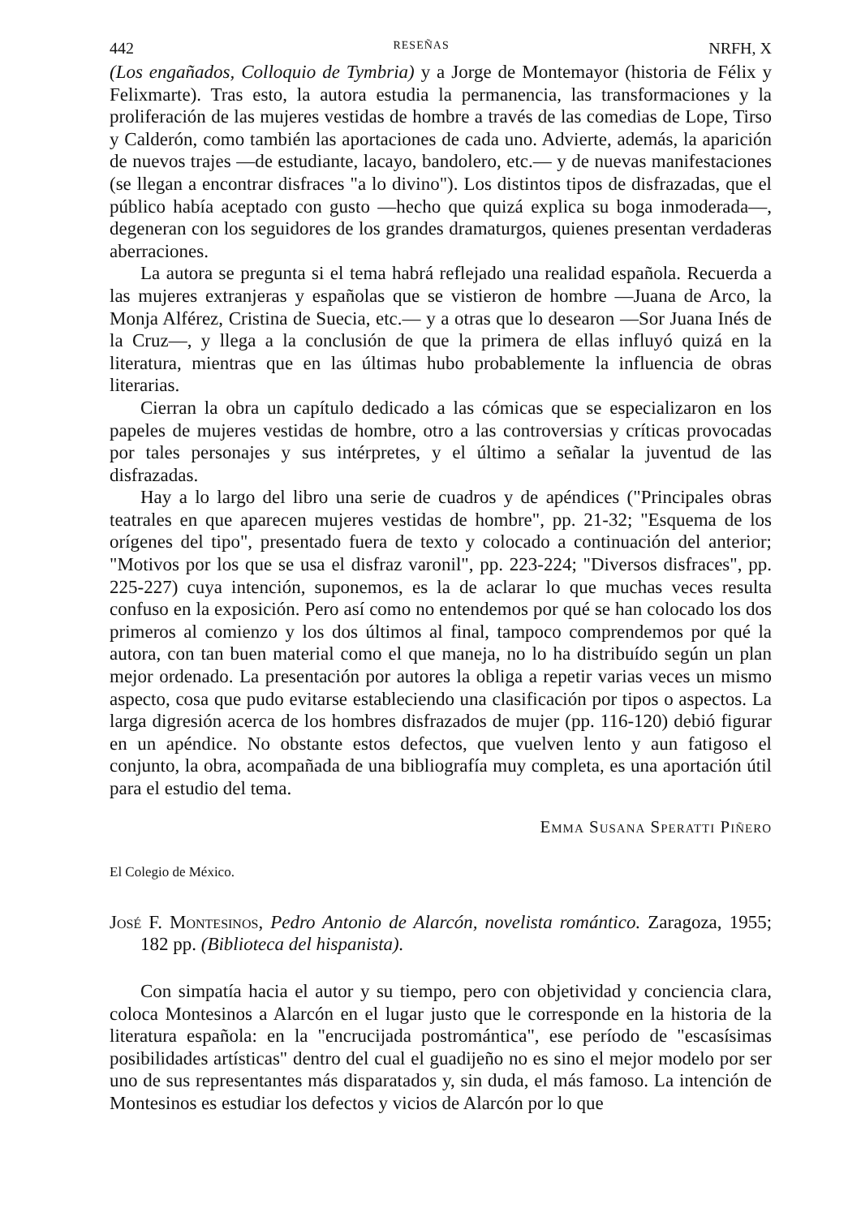442 RESEÑAS NRFH, X
(Los engañados, Colloquio de Tymbria) y a Jorge de Montemayor (historia de Félix y Felixmarte). Tras esto, la autora estudia la permanencia, las transformaciones y la proliferación de las mujeres vestidas de hombre a través de las comedias de Lope, Tirso y Calderón, como también las aportaciones de cada uno. Advierte, además, la aparición de nuevos trajes —de estudiante, lacayo, bandolero, etc.— y de nuevas manifestaciones (se llegan a encontrar disfraces "a lo divino"). Los distintos tipos de disfrazadas, que el público había aceptado con gusto —hecho que quizá explica su boga inmoderada—, degeneran con los seguidores de los grandes dramaturgos, quienes presentan verdaderas aberraciones.
La autora se pregunta si el tema habrá reflejado una realidad española. Recuerda a las mujeres extranjeras y españolas que se vistieron de hombre —Juana de Arco, la Monja Alférez, Cristina de Suecia, etc.— y a otras que lo desearon —Sor Juana Inés de la Cruz—, y llega a la conclusión de que la primera de ellas influyó quizá en la literatura, mientras que en las últimas hubo probablemente la influencia de obras literarias.
Cierran la obra un capítulo dedicado a las cómicas que se especializaron en los papeles de mujeres vestidas de hombre, otro a las controversias y críticas provocadas por tales personajes y sus intérpretes, y el último a señalar la juventud de las disfrazadas.
Hay a lo largo del libro una serie de cuadros y de apéndices ("Principales obras teatrales en que aparecen mujeres vestidas de hombre", pp. 21-32; "Esquema de los orígenes del tipo", presentado fuera de texto y colocado a continuación del anterior; "Motivos por los que se usa el disfraz varonil", pp. 223-224; "Diversos disfraces", pp. 225-227) cuya intención, suponemos, es la de aclarar lo que muchas veces resulta confuso en la exposición. Pero así como no entendemos por qué se han colocado los dos primeros al comienzo y los dos últimos al final, tampoco comprendemos por qué la autora, con tan buen material como el que maneja, no lo ha distribuído según un plan mejor ordenado. La presentación por autores la obliga a repetir varias veces un mismo aspecto, cosa que pudo evitarse estableciendo una clasificación por tipos o aspectos. La larga digresión acerca de los hombres disfrazados de mujer (pp. 116-120) debió figurar en un apéndice. No obstante estos defectos, que vuelven lento y aun fatigoso el conjunto, la obra, acompañada de una bibliografía muy completa, es una aportación útil para el estudio del tema.
Emma Susana Speratti Piñero
El Colegio de México.
José F. Montesinos, Pedro Antonio de Alarcón, novelista romántico. Zaragoza, 1955; 182 pp. (Biblioteca del hispanista).
Con simpatía hacia el autor y su tiempo, pero con objetividad y conciencia clara, coloca Montesinos a Alarcón en el lugar justo que le corresponde en la historia de la literatura española: en la "encrucijada postromántica", ese período de "escasísimas posibilidades artísticas" dentro del cual el guadijeño no es sino el mejor modelo por ser uno de sus representantes más disparatados y, sin duda, el más famoso. La intención de Montesinos es estudiar los defectos y vicios de Alarcón por lo que